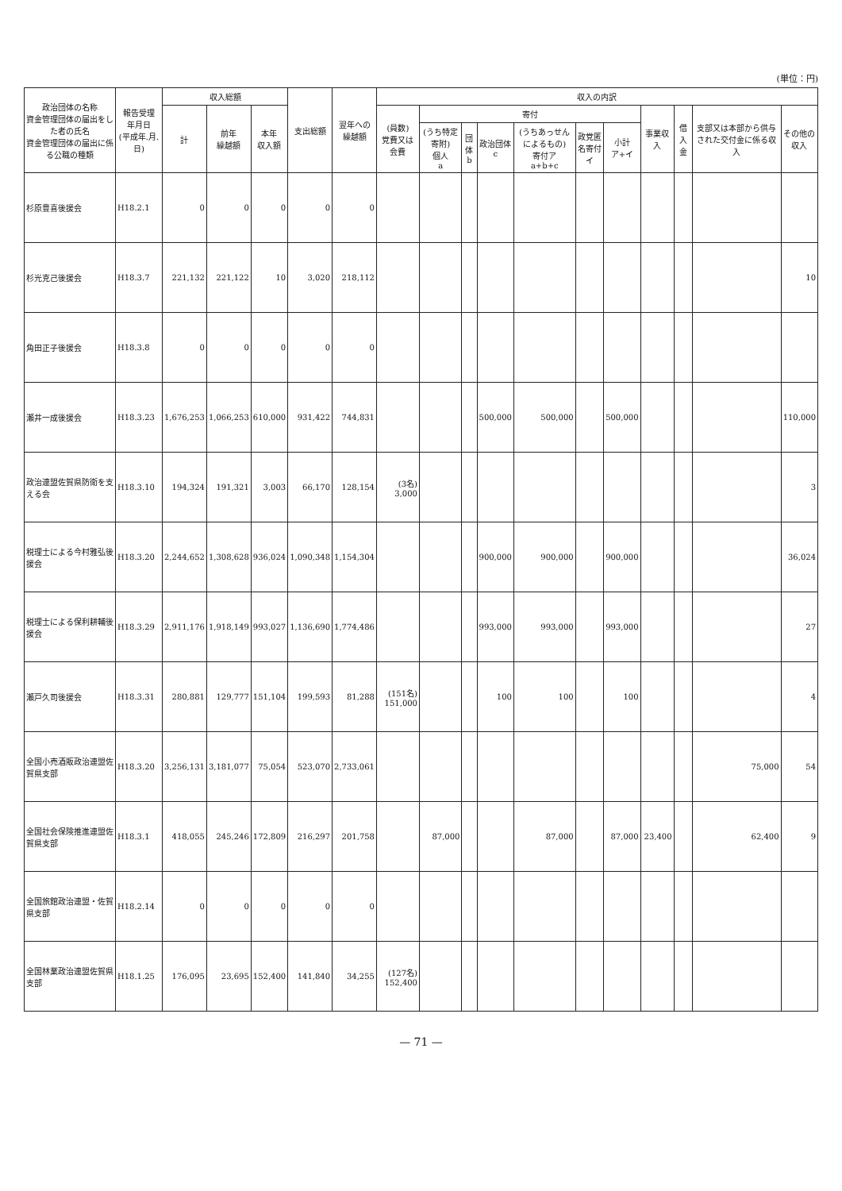(単位：円)
| 政治団体の名称 資金管理団体の届出をした者の氏名 資金管理団体の届出に係る公職の種類 | 報告受理 年月日 (平成年.月.日) | 収入総額 | | | 支出総額 | 翌年への 繰越額 | 収入の内訳 | | | | | | | | | | |
| --- | --- | --- | --- | --- | --- | --- | --- | --- | --- | --- | --- | --- | --- | --- | --- | --- | --- |
| | | 計 | 前年 繰越額 | 本年 収入額 | | | (員数) 党費又は会費 | 寄付 | | | | | | 事業収入 | 借入金 | 支部又は本部から供与された交付金に係る収入 | その他の 収入 |
| | | | | | | | | (うち特定寄附) 個人 a | 団体 b | 政治団体 c | (うちあっせんによるもの) 寄付ア a+b+c | 政党匿名寄付 イ | 小計 ア+イ | | | | |
| 杉原豊喜後援会 | H18.2.1 | 0 | 0 | 0 | 0 | 0 | | | | | | | | | | | |
| 杉光克己後援会 | H18.3.7 | 221,132 | 221,122 | 10 | 3,020 | 218,112 | | | | | | | | | | | 10 |
| 角田正子後援会 | H18.3.8 | 0 | 0 | 0 | 0 | 0 | | | | | | | | | | | |
| 瀬井一成後援会 | H18.3.23 | 1,676,253 | 1,066,253 | 610,000 | 931,422 | 744,831 | | | | 500,000 | 500,000 | | 500,000 | | | | 110,000 |
| 政治連盟佐賀県防衛を支える会 | H18.3.10 | 194,324 | 191,321 | 3,003 | 66,170 | 128,154 | (3名) 3,000 | | | | | | | | | | 3 |
| 税理士による今村雅弘後援会 | H18.3.20 | 2,244,652 | 1,308,628 | 936,024 | 1,090,348 | 1,154,304 | | | | 900,000 | 900,000 | | 900,000 | | | | 36,024 |
| 税理士による保利耕輔後援会 | H18.3.29 | 2,911,176 | 1,918,149 | 993,027 | 1,136,690 | 1,774,486 | | | | 993,000 | 993,000 | | 993,000 | | | | 27 |
| 瀬戸久司後援会 | H18.3.31 | 280,881 | 129,777 | 151,104 | 199,593 | 81,288 | (151名) 151,000 | | | 100 | 100 | | 100 | | | | 4 |
| 全国小売酒販政治連盟佐賀県支部 | H18.3.20 | 3,256,131 | 3,181,077 | 75,054 | 523,070 | 2,733,061 | | | | | | | | | | 75,000 | 54 |
| 全国社会保険推進連盟佐賀県支部 | H18.3.1 | 418,055 | 245,246 | 172,809 | 216,297 | 201,758 | | 87,000 | | | 87,000 | | 87,000 | 23,400 | | 62,400 | 9 |
| 全国旅館政治連盟・佐賀県支部 | H18.2.14 | 0 | 0 | 0 | 0 | 0 | | | | | | | | | | | |
| 全国林業政治連盟佐賀県支部 | H18.1.25 | 176,095 | 23,695 | 152,400 | 141,840 | 34,255 | (127名) 152,400 | | | | | | | | | | |
— 71 —